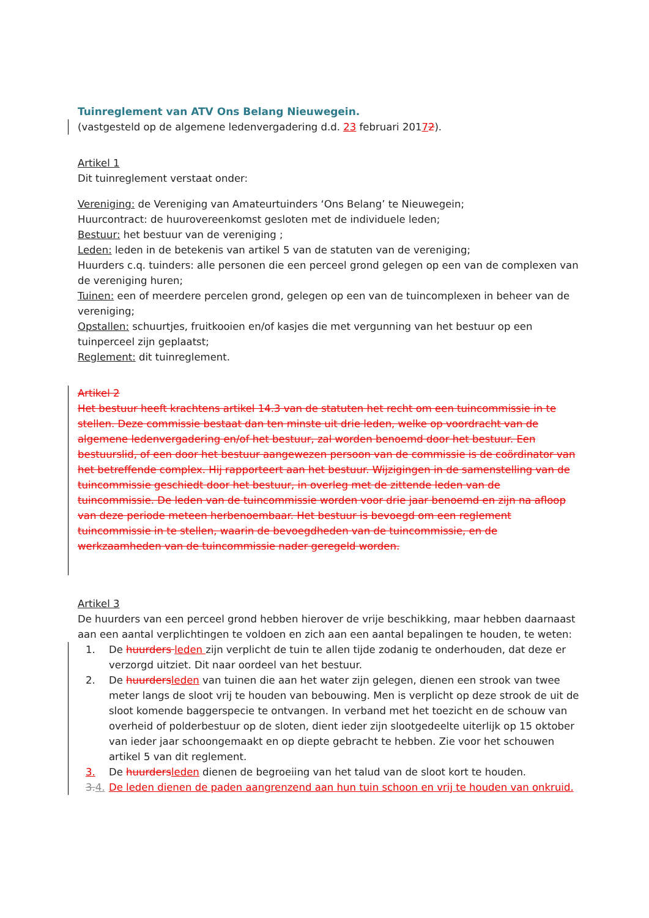Tuinreglement van ATV Ons Belang Nieuwegein.
(vastgesteld op de algemene ledenvergadering d.d. 23 februari 20172).
Artikel 1
Dit tuinreglement verstaat onder:
Vereniging: de Vereniging van Amateurtuinders ‘Ons Belang’ te Nieuwegein;
Huurcontract: de huurovereenkomst gesloten met de individuele leden;
Bestuur: het bestuur van de vereniging ;
Leden: leden in de betekenis van artikel 5 van de statuten van de vereniging;
Huurders c.q. tuinders: alle personen die een perceel grond gelegen op een van de complexen van de vereniging huren;
Tuinen: een of meerdere percelen grond, gelegen op een van de tuincomplexen in beheer van de vereniging;
Opstallen: schuurtjes, fruitkooien en/of kasjes die met vergunning van het bestuur op een tuinperceel zijn geplaatst;
Reglement: dit tuinreglement.
Artikel 2
Het bestuur heeft krachtens artikel 14.3 van de statuten het recht om een tuincommissie in te stellen. Deze commissie bestaat dan ten minste uit drie leden, welke op voordracht van de algemene ledenvergadering en/of het bestuur, zal worden benoemd door het bestuur. Een bestuurslid, of een door het bestuur aangewezen persoon van de commissie is de coördinator van het betreffende complex. Hij rapporteert aan het bestuur. Wijzigingen in de samenstelling van de tuincommissie geschiedt door het bestuur, in overleg met de zittende leden van de tuincommissie. De leden van de tuincommissie worden voor drie jaar benoemd en zijn na afloop van deze periode meteen herbenoembaar. Het bestuur is bevoegd om een reglement tuincommissie in te stellen, waarin de bevoegdheden van de tuincommissie, en de werkzaamheden van de tuincommissie nader geregeld worden.
Artikel 3
De huurders van een perceel grond hebben hierover de vrije beschikking, maar hebben daarnaast aan een aantal verplichtingen te voldoen en zich aan een aantal bepalingen te houden, te weten:
1. De huurders leden zijn verplicht de tuin te allen tijde zodanig te onderhouden, dat deze er verzorgd uitziet. Dit naar oordeel van het bestuur.
2. De huurders leden van tuinen die aan het water zijn gelegen, dienen een strook van twee meter langs de sloot vrij te houden van bebouwing. Men is verplicht op deze strook de uit de sloot komende baggerspecie te ontvangen. In verband met het toezicht en de schouw van overheid of polderbestuur op de sloten, dient ieder zijn slootgedeelte uiterlijk op 15 oktober van ieder jaar schoongemaakt en op diepte gebracht te hebben. Zie voor het schouwen artikel 5 van dit reglement.
3. De huurders leden dienen de begroeiing van het talud van de sloot kort te houden.
3. 4. De leden dienen de paden aangrenzend aan hun tuin schoon en vrij te houden van onkruid.